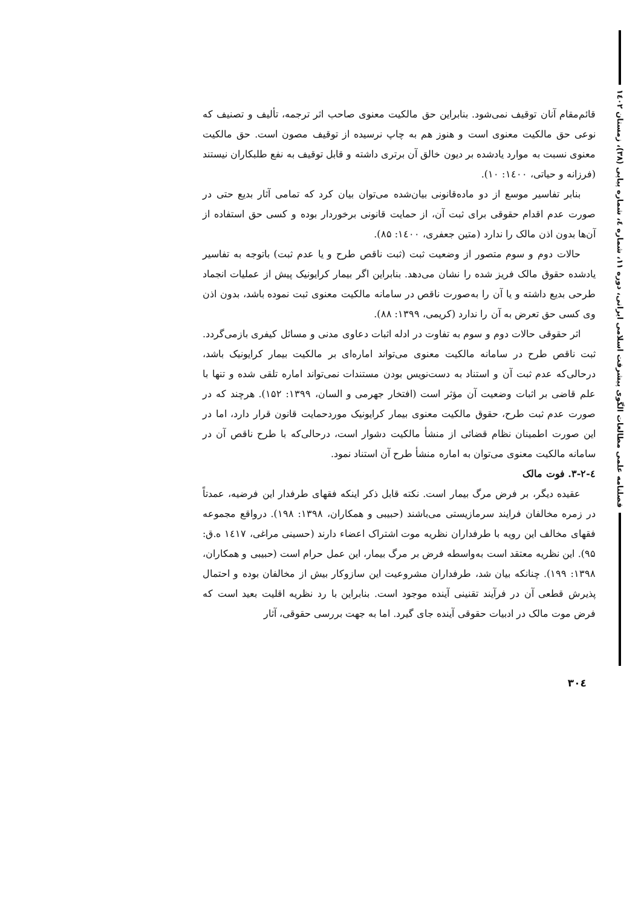فصلنامه علمی مطالعات الگوی پیشرفت اسلامی ایرانی، دوره ۱۱، شماره ٤، شماره پیاپی (۳۸)، زمستان ۱٤۰۲
قائم‌مقام آنان توقیف نمی‌شود. بنابراین حق مالکیت معنوی صاحب اثر ترجمه، تألیف و تصنیف که نوعی حق مالکیت معنوی است و هنوز هم به چاپ نرسیده از توقیف مصون است. حق مالکیت معنوی نسبت به موارد یادشده بر دیون خالق آن برتری داشته و قابل توقیف به نفع طلبکاران نیستند (فرزانه و حیاتی، ۱٤۰۰: ۱۰).
بنابر تفاسیر موسع از دو ماده‌قانونی بیان‌شده می‌توان بیان کرد که تمامی آثار بدیع حتی در صورت عدم اقدام حقوقی برای ثبت آن، از حمایت قانونی برخوردار بوده و کسی حق استفاده از آن‌ها بدون اذن مالک را ندارد (متین جعفری، ۱٤۰۰: ۸۵).
حالات دوم و سوم متصور از وضعیت ثبت (ثبت ناقص طرح و یا عدم ثبت) باتوجه به تفاسیر یادشده حقوق مالک فریز شده را نشان می‌دهد. بنابراین اگر بیمار کرایونیک پیش از عملیات انجماد طرحی بدیع داشته و یا آن را به‌صورت ناقص در سامانه مالکیت معنوی ثبت نموده باشد، بدون اذن وی کسی حق تعرض به آن را ندارد (کریمی، ۱۳۹۹: ۸۸).
اثر حقوقی حالات دوم و سوم به تفاوت در ادله اثبات دعاوی مدنی و مسائل کیفری بازمی‌گردد. ثبت ناقص طرح در سامانه مالکیت معنوی می‌تواند اماره‌ای بر مالکیت بیمار کرایونیک باشد، درحالی‌که عدم ثبت آن و استناد به دست‌نویس بودن مستندات نمی‌تواند اماره تلقی شده و تنها با علم قاضی بر اثبات وضعیت آن مؤثر است (افتخار جهرمی و السان، ۱۳۹۹: ۱۵۲). هرچند که در صورت عدم ثبت طرح، حقوق مالکیت معنوی بیمار کرایونیک موردحمایت قانون قرار دارد، اما در این صورت اطمینان نظام قضائی از منشأ مالکیت دشوار است، درحالی‌که با طرح ناقص آن در سامانه مالکیت معنوی می‌توان به اماره منشأ طرح آن استناد نمود.
٤-۳-۲. فوت مالک
عقیده دیگر، بر فرض مرگ بیمار است. نکته قابل ذکر اینکه فقهای طرفدار این فرضیه، عمدتاً در زمره مخالفان فرایند سرمازیستی می‌باشند (حبیبی و همکاران، ۱۳۹۸: ۱۹۸). درواقع مجموعه فقهای مخالف این رویه با طرفداران نظریه موت اشتراک اعضاء دارند (حسینی مراغی، ۱٤۱۷ ه.ق: ۹۵). این نظریه معتقد است به‌واسطه فرض بر مرگ بیمار، این عمل حرام است (حبیبی و همکاران، ۱۳۹۸: ۱۹۹). چنانکه بیان شد، طرفداران مشروعیت این سازوکار بیش از مخالفان بوده و احتمال پذیرش قطعی آن در فرآیند تقنینی آینده موجود است. بنابراین با رد نظریه اقلیت بعید است که فرض موت مالک در ادبیات حقوقی آینده جای گیرد. اما به جهت بررسی حقوقی، آثار
۳۰٤